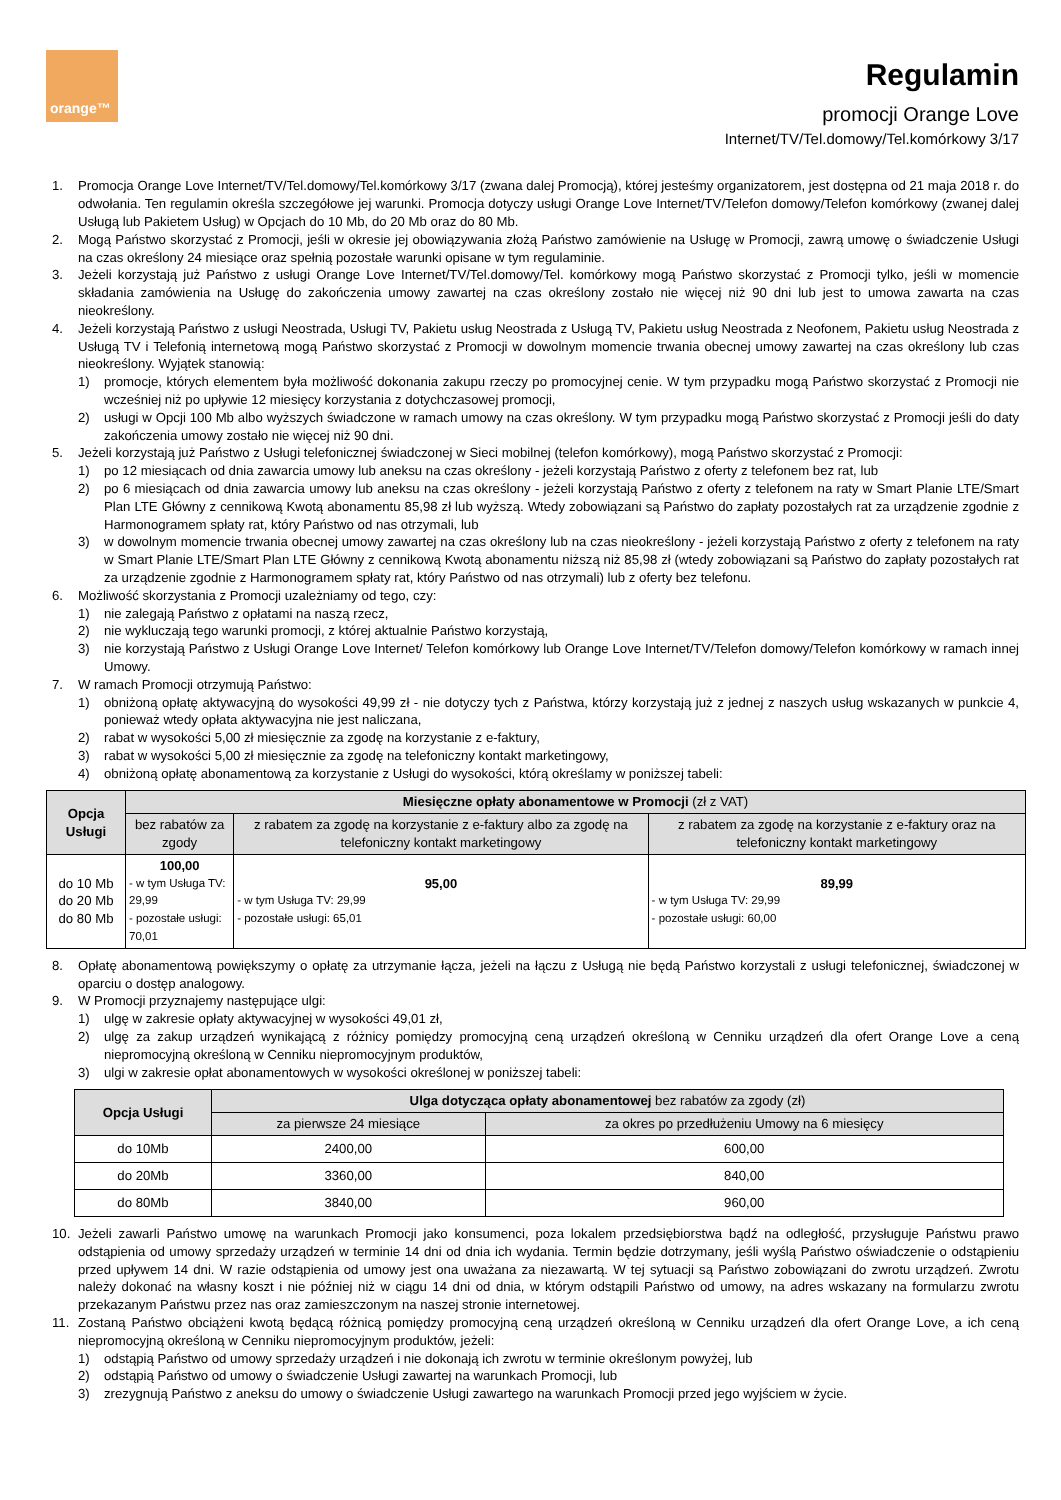orange™
Regulamin
promocji Orange Love
Internet/TV/Tel.domowy/Tel.komórkowy 3/17
1. Promocja Orange Love Internet/TV/Tel.domowy/Tel.komórkowy 3/17 (zwana dalej Promocją), której jesteśmy organizatorem, jest dostępna od 21 maja 2018 r. do odwołania. Ten regulamin określa szczegółowe jej warunki. Promocja dotyczy usługi Orange Love Internet/TV/Telefon domowy/Telefon komórkowy (zwanej dalej Usługą lub Pakietem Usług) w Opcjach do 10 Mb, do 20 Mb oraz do 80 Mb.
2. Mogą Państwo skorzystać z Promocji, jeśli w okresie jej obowiązywania złożą Państwo zamówienie na Usługę w Promocji, zawrą umowę o świadczenie Usługi na czas określony 24 miesiące oraz spełnią pozostałe warunki opisane w tym regulaminie.
3. Jeżeli korzystają już Państwo z usługi Orange Love Internet/TV/Tel.domowy/Tel. komórkowy mogą Państwo skorzystać z Promocji tylko, jeśli w momencie składania zamówienia na Usługę do zakończenia umowy zawartej na czas określony zostało nie więcej niż 90 dni lub jest to umowa zawarta na czas nieokreślony.
4. Jeżeli korzystają Państwo z usługi Neostrada, Usługi TV, Pakietu usług Neostrada z Usługą TV, Pakietu usług Neostrada z Neofonem, Pakietu usług Neostrada z Usługą TV i Telefonią internetową mogą Państwo skorzystać z Promocji w dowolnym momencie trwania obecnej umowy zawartej na czas określony lub czas nieokreślony. Wyjątek stanowią:
1) promocje, których elementem była możliwość dokonania zakupu rzeczy po promocyjnej cenie. W tym przypadku mogą Państwo skorzystać z Promocji nie wcześniej niż po upływie 12 miesięcy korzystania z dotychczasowej promocji,
2) usługi w Opcji 100 Mb albo wyższych świadczone w ramach umowy na czas określony. W tym przypadku mogą Państwo skorzystać z Promocji jeśli do daty zakończenia umowy zostało nie więcej niż 90 dni.
5. Jeżeli korzystają już Państwo z Usługi telefonicznej świadczonej w Sieci mobilnej (telefon komórkowy), mogą Państwo skorzystać z Promocji:
1) po 12 miesiącach od dnia zawarcia umowy lub aneksu na czas określony - jeżeli korzystają Państwo z oferty z telefonem bez rat, lub
2) po 6 miesiącach od dnia zawarcia umowy lub aneksu na czas określony - jeżeli korzystają Państwo z oferty z telefonem na raty w Smart Planie LTE/Smart Plan LTE Główny z cennikową Kwotą abonamentu 85,98 zł lub wyższą. Wtedy zobowiązani są Państwo do zapłaty pozostałych rat za urządzenie zgodnie z Harmonogramem spłaty rat, który Państwo od nas otrzymali, lub
3) w dowolnym momencie trwania obecnej umowy zawartej na czas określony lub na czas nieokreślony - jeżeli korzystają Państwo z oferty z telefonem na raty w Smart Planie LTE/Smart Plan LTE Główny z cennikową Kwotą abonamentu niższą niż 85,98 zł (wtedy zobowiązani są Państwo do zapłaty pozostałych rat za urządzenie zgodnie z Harmonogramem spłaty rat, który Państwo od nas otrzymali) lub z oferty bez telefonu.
6. Możliwość skorzystania z Promocji uzależniamy od tego, czy:
1) nie zalegają Państwo z opłatami na naszą rzecz,
2) nie wykluczają tego warunki promocji, z której aktualnie Państwo korzystają,
3) nie korzystają Państwo z Usługi Orange Love Internet/ Telefon komórkowy lub Orange Love Internet/TV/Telefon domowy/Telefon komórkowy w ramach innej Umowy.
7. W ramach Promocji otrzymują Państwo:
1) obniżoną opłatę aktywacyjną do wysokości 49,99 zł - nie dotyczy tych z Państwa, którzy korzystają już z jednej z naszych usług wskazanych w punkcie 4, ponieważ wtedy opłata aktywacyjna nie jest naliczana,
2) rabat w wysokości 5,00 zł miesięcznie za zgodę na korzystanie z e-faktury,
3) rabat w wysokości 5,00 zł miesięcznie za zgodę na telefoniczny kontakt marketingowy,
4) obniżoną opłatę abonamentową za korzystanie z Usługi do wysokości, którą określamy w poniższej tabeli:
| Opcja Usługi | Miesięczne opłaty abonamentowe w Promocji (zł z VAT) | | |
| --- | --- | --- | --- |
| | bez rabatów za zgody | z rabatem za zgodę na korzystanie z e-faktury albo za zgodę na telefoniczny kontakt marketingowy | z rabatem za zgodę na korzystanie z e-faktury oraz na telefoniczny kontakt marketingowy |
| do 10 Mb do 20 Mb do 80 Mb | 100,00 - w tym Usługa TV: 29,99 - pozostałe usługi: 70,01 | 95,00 - w tym Usługa TV: 29,99 - pozostałe usługi: 65,01 | 89,99 - w tym Usługa TV: 29,99 - pozostałe usługi: 60,00 |
8. Opłatę abonamentową powiększymy o opłatę za utrzymanie łącza, jeżeli na łączu z Usługą nie będą Państwo korzystali z usługi telefonicznej, świadczonej w oparciu o dostęp analogowy.
9. W Promocji przyznajemy następujące ulgi:
1) ulgę w zakresie opłaty aktywacyjnej w wysokości 49,01 zł,
2) ulgę za zakup urządzeń wynikającą z różnicy pomiędzy promocyjną ceną urządzeń określoną w Cenniku urządzeń dla ofert Orange Love a ceną niepromocyjną określoną w Cenniku niepromocyjnym produktów,
3) ulgi w zakresie opłat abonamentowych w wysokości określonej w poniższej tabeli:
| Opcja Usługi | Ulga dotycząca opłaty abonamentowej bez rabatów za zgody (zł) | |
| --- | --- | --- |
| | za pierwsze 24 miesiące | za okres po przedłużeniu Umowy na 6 miesięcy |
| do 10Mb | 2400,00 | 600,00 |
| do 20Mb | 3360,00 | 840,00 |
| do 80Mb | 3840,00 | 960,00 |
10. Jeżeli zawarli Państwo umowę na warunkach Promocji jako konsumenci, poza lokalem przedsiębiorstwa bądź na odległość, przysługuje Państwu prawo odstąpienia od umowy sprzedaży urządzeń w terminie 14 dni od dnia ich wydania. Termin będzie dotrzymany, jeśli wyślą Państwo oświadczenie o odstąpieniu przed upływem 14 dni. W razie odstąpienia od umowy jest ona uważana za niezawartą. W tej sytuacji są Państwo zobowiązani do zwrotu urządzeń. Zwrotu należy dokonać na własny koszt i nie później niż w ciągu 14 dni od dnia, w którym odstąpili Państwo od umowy, na adres wskazany na formularzu zwrotu przekazanym Państwu przez nas oraz zamieszczonym na naszej stronie internetowej.
11. Zostaną Państwo obciążeni kwotą będącą różnicą pomiędzy promocyjną ceną urządzeń określoną w Cenniku urządzeń dla ofert Orange Love, a ich ceną niepromocyjną określoną w Cenniku niepromocyjnym produktów, jeżeli:
1) odstąpią Państwo od umowy sprzedaży urządzeń i nie dokonają ich zwrotu w terminie określonym powyżej, lub
2) odstąpią Państwo od umowy o świadczenie Usługi zawartej na warunkach Promocji, lub
3) zrezygnują Państwo z aneksu do umowy o świadczenie Usługi zawartego na warunkach Promocji przed jego wyjściem w życie.